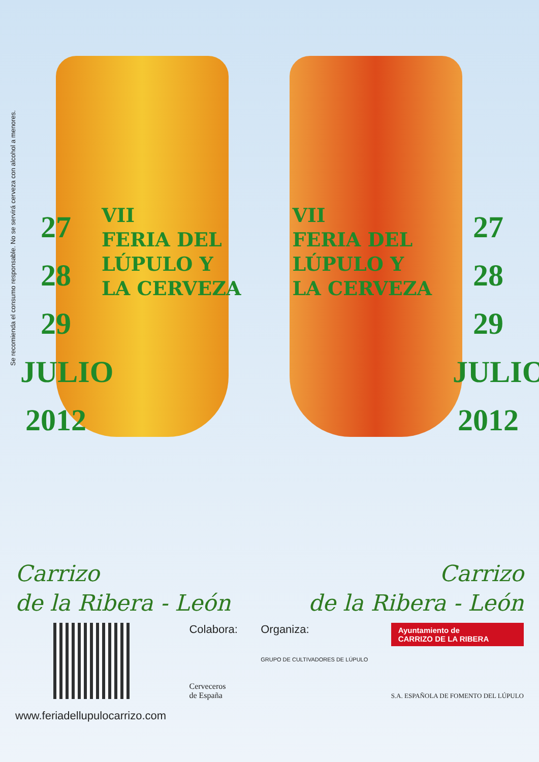Se recomienda el consumo responsable. No se servirá cerveza con alcohol a menores.
27
28
29
JULIO
2012
VII
FERIA DEL
LÚPULO Y
LA CERVEZA
VII
FERIA DEL
LÚPULO Y
LA CERVEZA
27
28
29
JULIO
2012
Carrizo
de la Ribera - León
Carrizo
de la Ribera - León
www.feriadellupulocarrizo.com
Colabora:
Cerveceros
de España
Organiza:
GRUPO DE CULTIVADORES DE LÚPULO
Ayuntamiento de
CARRIZO DE LA RIBERA
S.A. ESPAÑOLA DE FOMENTO DEL LÚPULO